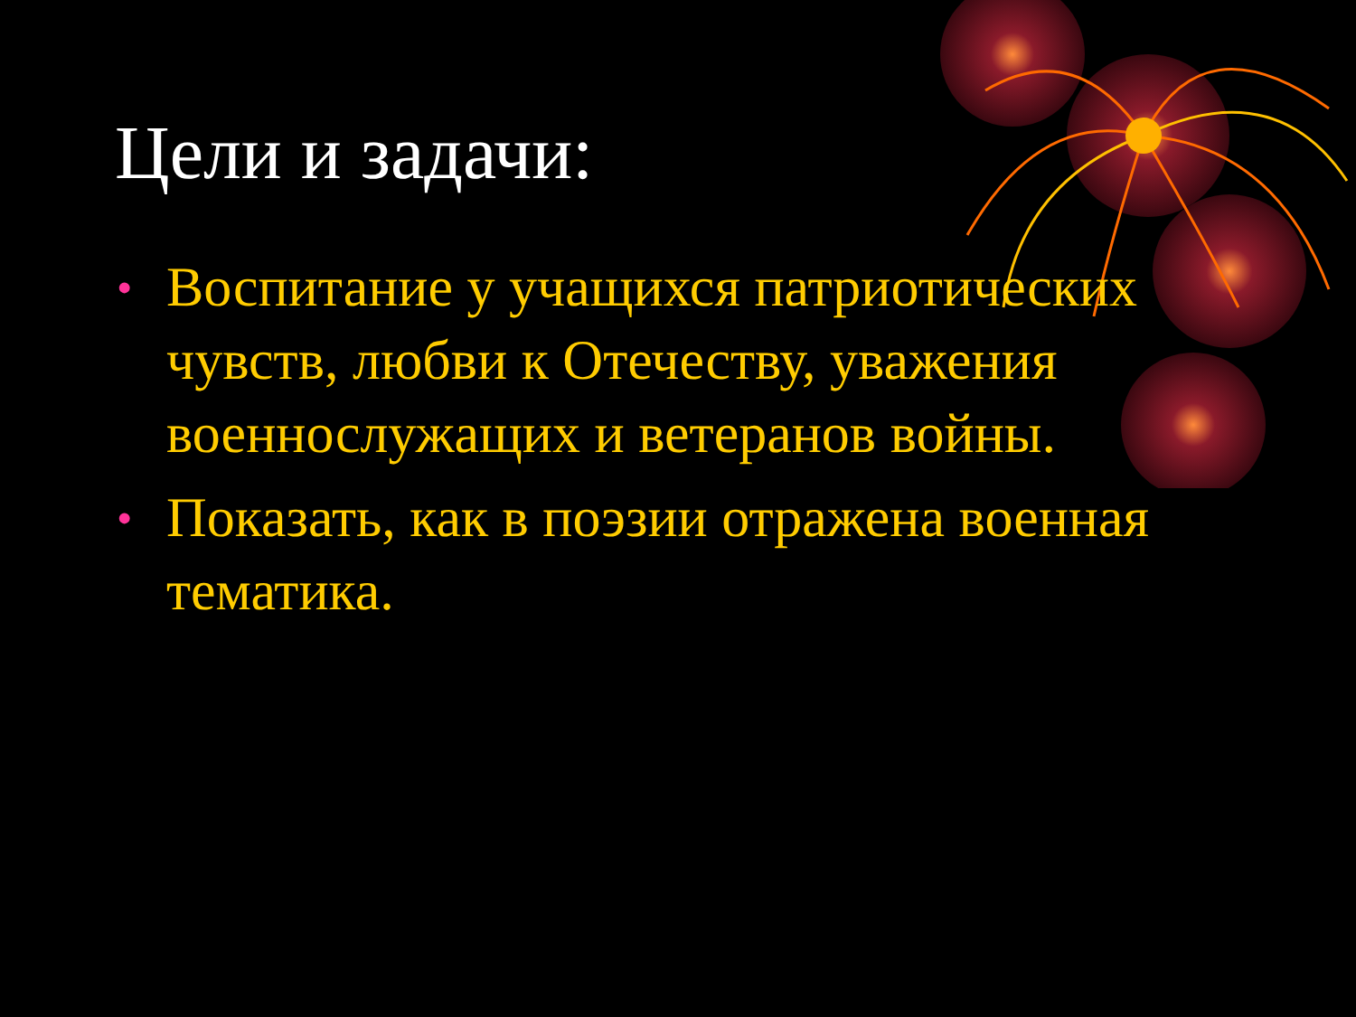Цели и задачи:
• Воспитание у учащихся патриотических чувств, любви к Отечеству, уважения военнослужащих и ветеранов войны.
• Показать, как в поэзии отражена военная тематика.